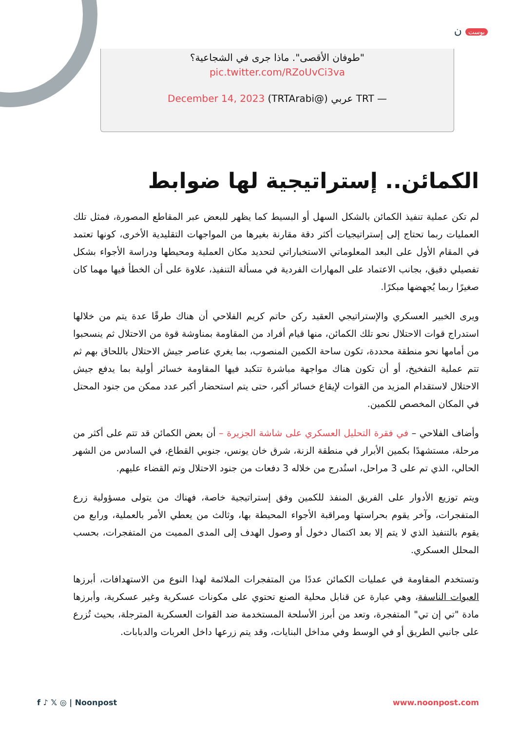بوست ن
"طوفان الأقصى". ماذا جرى في الشجاعية؟
pic.twitter.com/RZoUvCi3va
— TRT عربي (@TRTArabi) December 14, 2023
الكمائن.. إستراتيجية لها ضوابط
لم تكن عملية تنفيذ الكمائن بالشكل السهل أو البسيط كما يظهر للبعض عبر المقاطع المصورة، فمثل تلك العمليات ربما تحتاج إلى إستراتيجيات أكثر دقة مقارنة بغيرها من المواجهات التقليدية الأخرى، كونها تعتمد في المقام الأول على البعد المعلوماتي الاستخباراتي لتحديد مكان العملية ومحيطها ودراسة الأجواء بشكل تفصيلي دقيق، بجانب الاعتماد على المهارات الفردية في مسألة التنفيذ، علاوة على أن الخطأ فيها مهما كان صغيرًا ربما يُجهضها مبكرًا.
ويرى الخبير العسكري والإستراتيجي العقيد ركن حاتم كريم الفلاحي أن هناك طرقًا عدة يتم من خلالها استدراج قوات الاحتلال نحو تلك الكمائن، منها قيام أفراد من المقاومة بمناوشة قوة من الاحتلال ثم ينسحبوا من أمامها نحو منطقة محددة، تكون ساحة الكمين المنصوب، بما يغري عناصر جيش الاحتلال باللحاق بهم ثم تتم عملية التفخيخ، أو أن تكون هناك مواجهة مباشرة تتكبد فيها المقاومة خسائر أولية بما يدفع جيش الاحتلال لاستقدام المزيد من القوات لإيقاع خسائر أكبر، حتى يتم استحضار أكبر عدد ممكن من جنود المحتل في المكان المخصص للكمين.
وأضاف الفلاحي – في فقرة التحليل العسكري على شاشة الجزيرة – أن بعض الكمائن قد تتم على أكثر من مرحلة، مستشهدًا بكمين الأبرار في منطقة الزنة، شرق خان يونس، جنوبي القطاع، في السادس من الشهر الحالي، الذي تم على 3 مراحل، استُدرج من خلاله 3 دفعات من جنود الاحتلال وتم القضاء عليهم.
ويتم توزيع الأدوار على الفريق المنفذ للكمين وفق إستراتيجية خاصة، فهناك من يتولى مسؤولية زرع المتفجرات، وآخر يقوم بحراستها ومراقبة الأجواء المحيطة بها، وثالث من يعطي الأمر بالعملية، ورابع من يقوم بالتنفيذ الذي لا يتم إلا بعد اكتمال دخول أو وصول الهدف إلى المدى المميت من المتفجرات، بحسب المحلل العسكري.
وتستخدم المقاومة في عمليات الكمائن عددًا من المتفجرات الملائمة لهذا النوع من الاستهدافات، أبرزها العبوات الناسفة، وهي عبارة عن قنابل محلية الصنع تحتوي على مكونات عسكرية وغير عسكرية، وأبرزها مادة "تي إن تي" المتفجرة، وتعد من أبرز الأسلحة المستخدمة ضد القوات العسكرية المترجلة، بحيث تُزرع على جانبي الطريق أو في الوسط وفي مداخل البنايات، وقد يتم زرعها داخل العربات والدبابات.
f ♪ 𝕏 ◎ | Noonpost www.noonpost.com